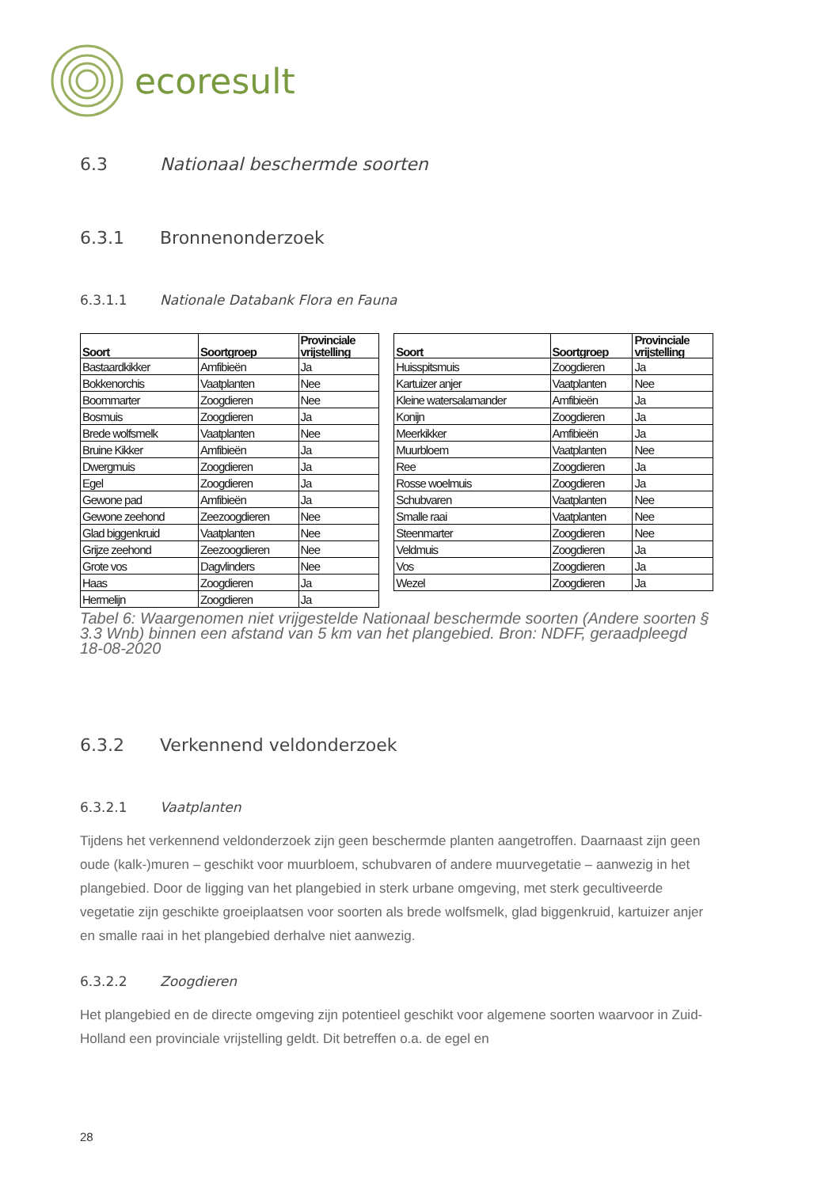ecoresult
6.3 Nationaal beschermde soorten
6.3.1 Bronnenonderzoek
6.3.1.1 Nationale Databank Flora en Fauna
| Soort | Soortgroep | Provinciale vrijstelling |
| --- | --- | --- |
| Bastaardkikker | Amfibieën | Ja |
| Bokkenorchis | Vaatplanten | Nee |
| Boommarter | Zoogdieren | Nee |
| Bosmuis | Zoogdieren | Ja |
| Brede wolfsmelk | Vaatplanten | Nee |
| Bruine Kikker | Amfibieën | Ja |
| Dwergmuis | Zoogdieren | Ja |
| Egel | Zoogdieren | Ja |
| Gewone pad | Amfibieën | Ja |
| Gewone zeehond | Zeezoogdieren | Nee |
| Glad biggenkruid | Vaatplanten | Nee |
| Grijze zeehond | Zeezoogdieren | Nee |
| Grote vos | Dagvlinders | Nee |
| Haas | Zoogdieren | Ja |
| Hermelijn | Zoogdieren | Ja |
| Soort | Soortgroep | Provinciale vrijstelling |
| --- | --- | --- |
| Huisspitsmuis | Zoogdieren | Ja |
| Kartuizer anjer | Vaatplanten | Nee |
| Kleine watersalamander | Amfibieën | Ja |
| Konijn | Zoogdieren | Ja |
| Meerkikker | Amfibieën | Ja |
| Muurbloem | Vaatplanten | Nee |
| Ree | Zoogdieren | Ja |
| Rosse woelmuis | Zoogdieren | Ja |
| Schubvaren | Vaatplanten | Nee |
| Smalle raai | Vaatplanten | Nee |
| Steenmarter | Zoogdieren | Nee |
| Veldmuis | Zoogdieren | Ja |
| Vos | Zoogdieren | Ja |
| Wezel | Zoogdieren | Ja |
Tabel 6: Waargenomen niet vrijgestelde Nationaal beschermde soorten (Andere soorten § 3.3 Wnb) binnen een afstand van 5 km van het plangebied. Bron: NDFF, geraadpleegd 18-08-2020
6.3.2 Verkennend veldonderzoek
6.3.2.1 Vaatplanten
Tijdens het verkennend veldonderzoek zijn geen beschermde planten aangetroffen. Daarnaast zijn geen oude (kalk-)muren – geschikt voor muurbloem, schubvaren of andere muurvegetatie – aanwezig in het plangebied. Door de ligging van het plangebied in sterk urbane omgeving, met sterk gecultiveerde vegetatie zijn geschikte groeiplaatsen voor soorten als brede wolfsmelk, glad biggenkruid, kartuizer anjer en smalle raai in het plangebied derhalve niet aanwezig.
6.3.2.2 Zoogdieren
Het plangebied en de directe omgeving zijn potentieel geschikt voor algemene soorten waarvoor in Zuid-Holland een provinciale vrijstelling geldt. Dit betreffen o.a. de egel en
28